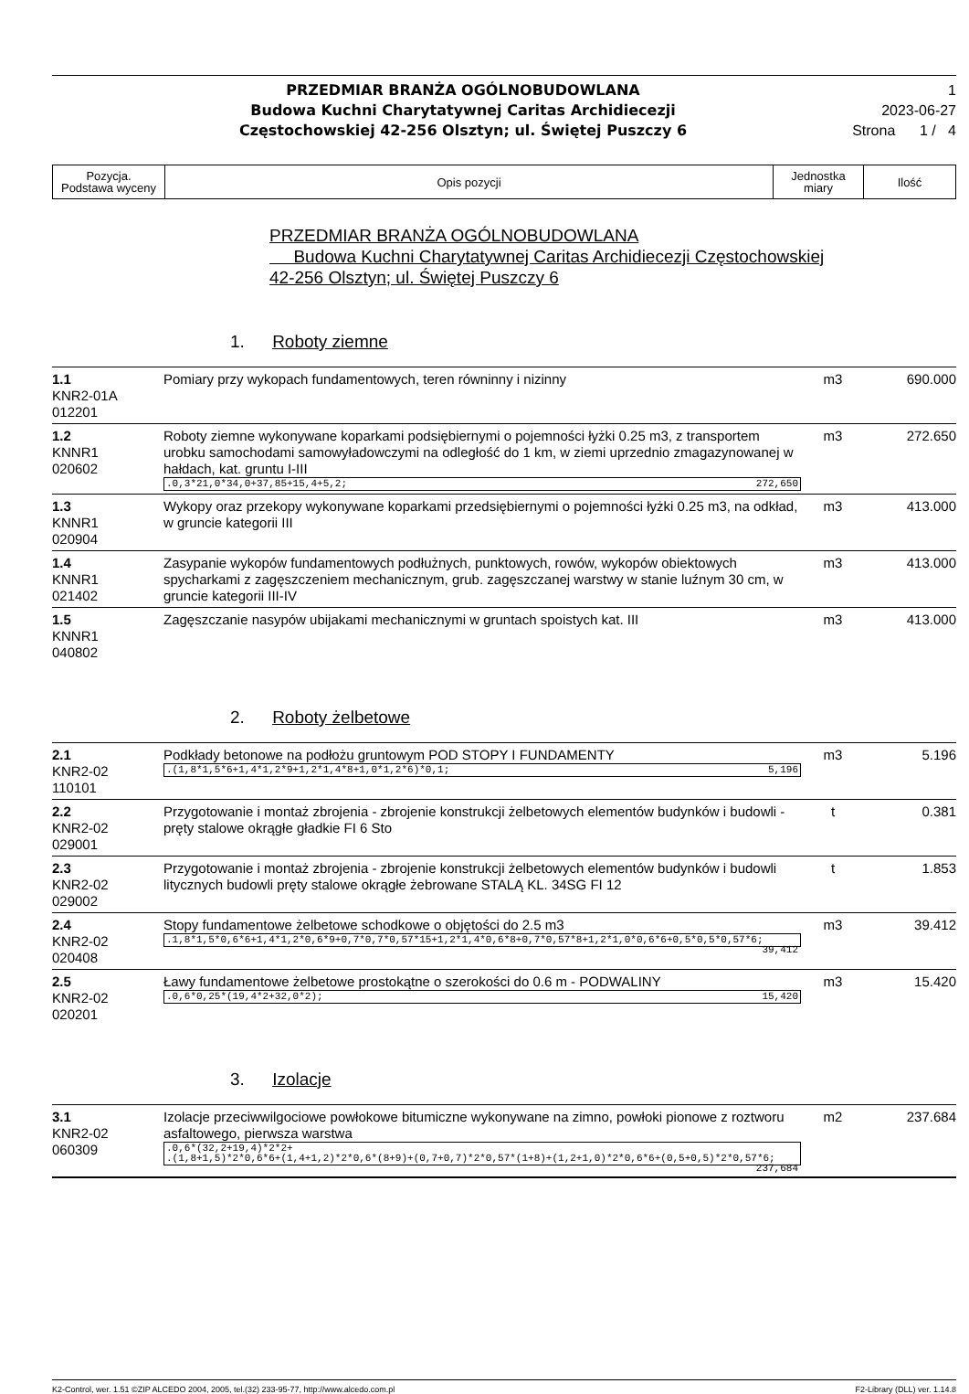PRZEDMIAR BRANŻA OGÓLNOBUDOWLANA
Budowa Kuchni Charytatywnej Caritas Archidiecezji
Częstochowskiej 42-256 Olsztyn; ul. Świętej Puszczy 6
1
2023-06-27
Strona 1 / 4
| Pozycja. Podstawa wyceny | Opis pozycji | Jednostka miary | Ilość |
PRZEDMIAR BRANŻA OGÓLNOBUDOWLANA
Budowa Kuchni Charytatywnej Caritas Archidiecezji Częstochowskiej
42-256 Olsztyn; ul. Świętej Puszczy 6
1. Roboty ziemne
| 1.1 KNR2-01A 012201 | Pomiary przy wykopach fundamentowych, teren równinny i nizinny | m3 | 690.000 |
| 1.2 KNNR1 020602 | Roboty ziemne wykonywane koparkami podsiębiernymi o pojemności łyżki 0.25 m3, z transportem urobku samochodami samowyładowczymi na odległość do 1 km, w ziemi uprzednio zmagazynowanej w hałdach, kat. gruntu I-III .0,3*21,0*34,0+37,85+15,4+5,2; 272,650 | m3 | 272.650 |
| 1.3 KNNR1 020904 | Wykopy oraz przekopy wykonywane koparkami przedsiębiernymi o pojemności łyżki 0.25 m3, na odkład, w gruncie kategorii III | m3 | 413.000 |
| 1.4 KNNR1 021402 | Zasypanie wykopów fundamentowych podłużnych, punktowych, rowów, wykopów obiektowych spycharkami z zagęszczeniem mechanicznym, grub. zagęszczanej warstwy w stanie luźnym 30 cm, w gruncie kategorii III-IV | m3 | 413.000 |
| 1.5 KNNR1 040802 | Zagęszczanie nasypów ubijakami mechanicznymi w gruntach spoistych kat. III | m3 | 413.000 |
2. Roboty żelbetowe
| 2.1 KNR2-02 110101 | Podkłady betonowe na podłożu gruntowym POD STOPY I FUNDAMENTY .(1,8*1,5*6+1,4*1,2*9+1,2*1,4*8+1,0*1,2*6)*0,1; 5,196 | m3 | 5.196 |
| 2.2 KNR2-02 029001 | Przygotowanie i montaż zbrojenia - zbrojenie konstrukcji żelbetowych elementów budynków i budowli - pręty stalowe okrągłe gładkie FI 6 Sto | t | 0.381 |
| 2.3 KNR2-02 029002 | Przygotowanie i montaż zbrojenia - zbrojenie konstrukcji żelbetowych elementów budynków i budowli litycznych budowli pręty stalowe okrągłe żebrowane STALĄ KL. 34SG FI 12 | t | 1.853 |
| 2.4 KNR2-02 020408 | Stopy fundamentowe żelbetowe schodkowe o objętości do 2.5 m3 .1,8*1,5*0,6*6+1,4*1,2*0,6*9+0,7*0,7*0,57*15+1,2*1,4*0,6*8+0,7*0,57*8+1,2*1,0*0,6*6+0,5*0,5*0,57*6; 39,412 | m3 | 39.412 |
| 2.5 KNR2-02 020201 | Ławy fundamentowe żelbetowe prostokątne o szerokości do 0.6 m - PODWALINY .0,6*0,25*(19,4*2+32,0*2); 15,420 | m3 | 15.420 |
3. Izolacje
| 3.1 KNR2-02 060309 | Izolacje przeciwwilgociowe powłokowe bitumiczne wykonywane na zimno, powłoki pionowe z roztworu asfaltowego, pierwsza warstwa .0,6*(32,2+19,4)*2*2+ .(1,8+1,5)*2*0,6*6+(1,4+1,2)*2*0,6*(8+9)+(0,7+0,7)*2*0,57*(1+8)+(1,2+1,0)*2*0,6*6+(0,5+0,5)*2*0,57*6; 237,684 | m2 | 237.684 |
K2-Control, wer. 1.51 ©ZIP ALCEDO 2004, 2005, tel.(32) 233-95-77, http://www.alcedo.com.pl F2-Library (DLL) ver. 1.14.8